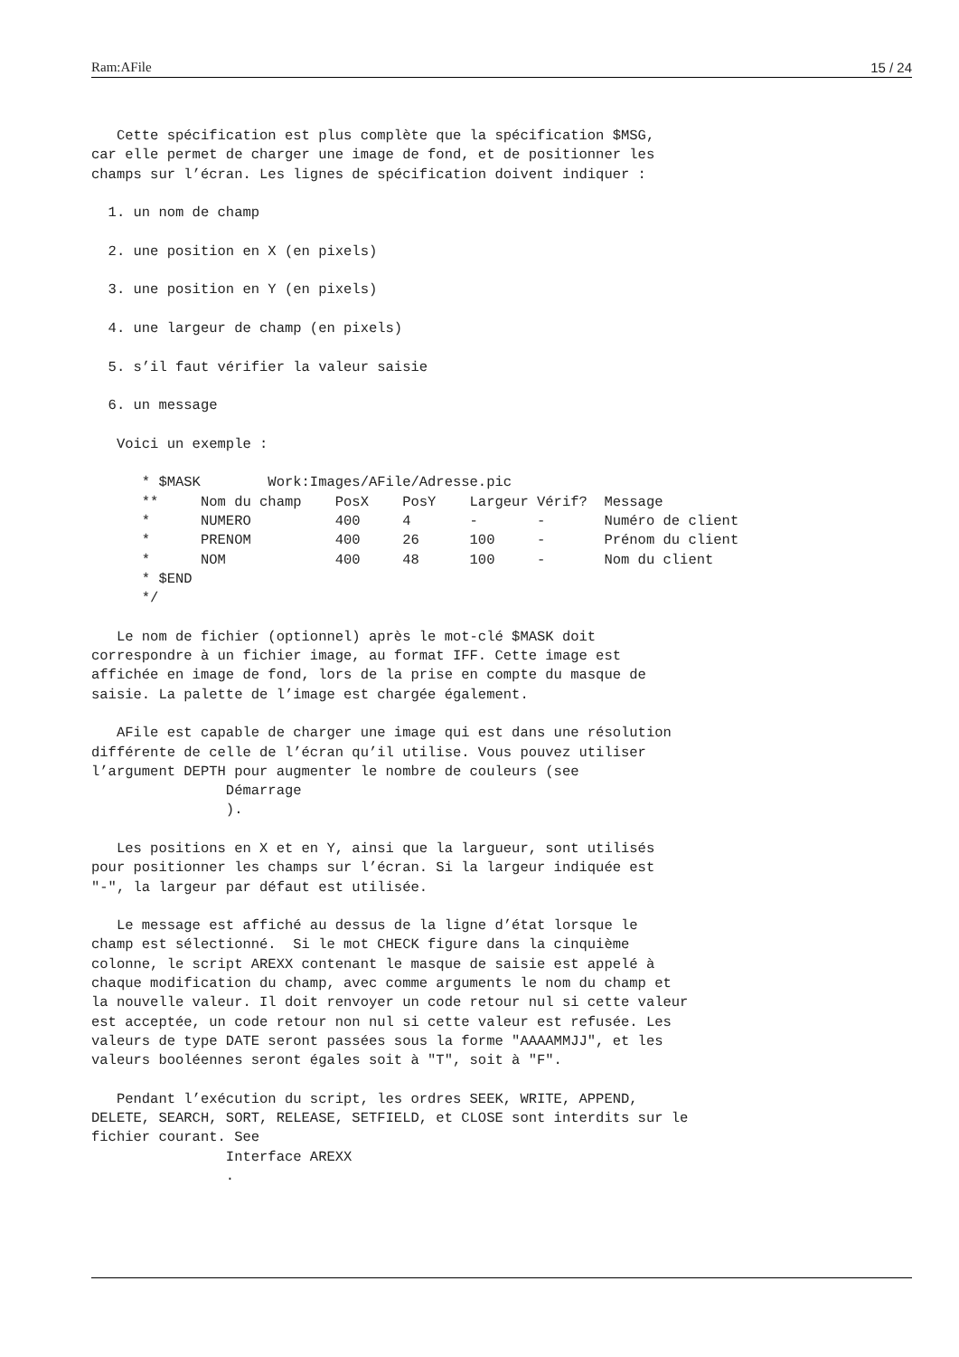Ram:AFile 15 / 24
   Cette spécification est plus complète que la spécification $MSG,
car elle permet de charger une image de fond, et de positionner les
champs sur l’écran. Les lignes de spécification doivent indiquer :

  1. un nom de champ

  2. une position en X (en pixels)

  3. une position en Y (en pixels)

  4. une largeur de champ (en pixels)

  5. s’il faut vérifier la valeur saisie

  6. un message

   Voici un exemple :

      * $MASK        Work:Images/AFile/Adresse.pic
      **     Nom du champ    PosX    PosY    Largeur Vérif?  Message
      *      NUMERO          400     4       -       -       Numéro de client
      *      PRENOM          400     26      100     -       Prénom du client
      *      NOM             400     48      100     -       Nom du client
      * $END
      */

   Le nom de fichier (optionnel) après le mot-clé $MASK doit
correspondre à un fichier image, au format IFF. Cette image est
affichée en image de fond, lors de la prise en compte du masque de
saisie. La palette de l’image est chargée également.

   AFile est capable de charger une image qui est dans une résolution
différente de celle de l’écran qu’il utilise. Vous pouvez utiliser
l’argument DEPTH pour augmenter le nombre de couleurs (see
                Démarrage
                ).

   Les positions en X et en Y, ainsi que la largueur, sont utilisés
pour positionner les champs sur l’écran. Si la largeur indiquée est
"-", la largeur par défaut est utilisée.

   Le message est affiché au dessus de la ligne d’état lorsque le
champ est sélectionné.  Si le mot CHECK figure dans la cinquième
colonne, le script AREXX contenant le masque de saisie est appelé à
chaque modification du champ, avec comme arguments le nom du champ et
la nouvelle valeur. Il doit renvoyer un code retour nul si cette valeur
est acceptée, un code retour non nul si cette valeur est refusée. Les
valeurs de type DATE seront passées sous la forme "AAAAMMJJ", et les
valeurs booléennes seront égales soit à "T", soit à "F".

   Pendant l’exécution du script, les ordres SEEK, WRITE, APPEND,
DELETE, SEARCH, SORT, RELEASE, SETFIELD, et CLOSE sont interdits sur le
fichier courant. See
                Interface AREXX
                .